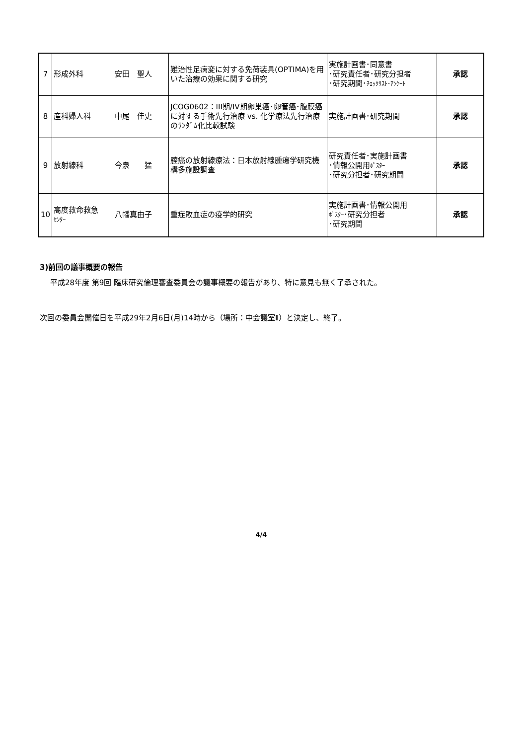| 7 | 形成外科 | 安田 聖人 | 難治性足病変に対する免荷装具(OPTIMA)を用いた治療の効果に関する研究 | 実施計画書･同意書 ･研究責任者･研究分担者 ･研究期間･ ﾁｪｯｸﾘｽﾄ･ｱﾝｹｰﾄ | 承認 |
| 8 | 産科婦人科 | 中尾 佳史 | JCOG0602：III期/IV期卵巣癌･卵管癌･腹膜癌に対する手術先行治療 vs. 化学療法先行治療のﾗﾝﾀﾞﾑ化比較試験 | 実施計画書･研究期間 | 承認 |
| 9 | 放射線科 | 今泉 猛 | 腟癌の放射線療法：日本放射線腫瘍学研究機構多施設調査 | 研究責任者･実施計画書 ･情報公開用 ﾎﾟｽﾀｰ ･研究分担者･研究期間 | 承認 |
| 10 | 高度救命救急 ｾﾝﾀｰ | 八幡真由子 | 重症敗血症の疫学的研究 | 実施計画書･情報公開用 ﾎﾟｽﾀｰ ･研究分担者 ･研究期間 | 承認 |
3)前回の議事概要の報告
平成28年度 第9回 臨床研究倫理審査委員会の議事概要の報告があり、特に意見も無く了承された。
次回の委員会開催日を平成29年2月6日(月)14時から（場所：中会議室Ⅱ）と決定し、終了。
4/4